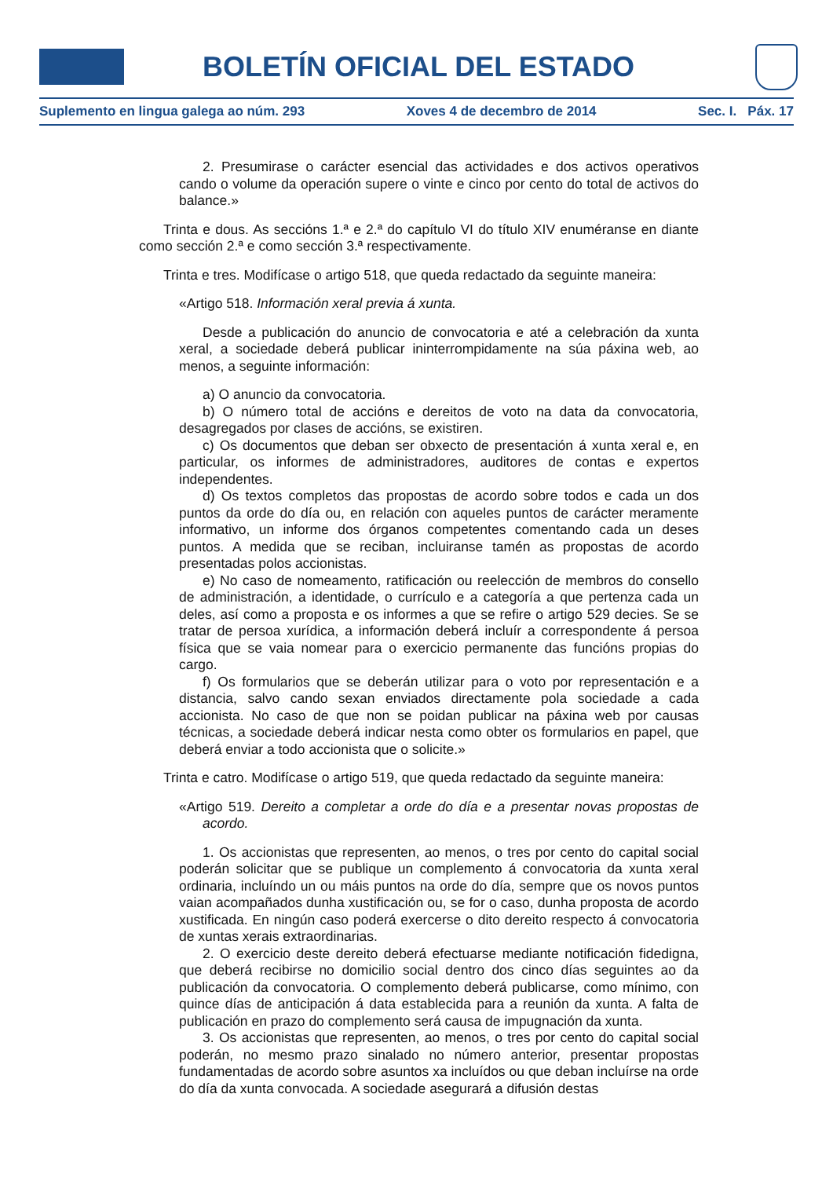BOLETÍN OFICIAL DEL ESTADO
Suplemento en lingua galega ao núm. 293 Xoves 4 de decembro de 2014 Sec. I. Páx. 17
2. Presumirase o carácter esencial das actividades e dos activos operativos cando o volume da operación supere o vinte e cinco por cento do total de activos do balance.»
Trinta e dous. As seccións 1.ª e 2.ª do capítulo VI do título XIV enuméranse en diante como sección 2.ª e como sección 3.ª respectivamente.
Trinta e tres. Modifícase o artigo 518, que queda redactado da seguinte maneira:
«Artigo 518. Información xeral previa á xunta.
Desde a publicación do anuncio de convocatoria e até a celebración da xunta xeral, a sociedade deberá publicar ininterrompidamente na súa páxina web, ao menos, a seguinte información:
a) O anuncio da convocatoria.
b) O número total de accións e dereitos de voto na data da convocatoria, desagregados por clases de accións, se existiren.
c) Os documentos que deban ser obxecto de presentación á xunta xeral e, en particular, os informes de administradores, auditores de contas e expertos independentes.
d) Os textos completos das propostas de acordo sobre todos e cada un dos puntos da orde do día ou, en relación con aqueles puntos de carácter meramente informativo, un informe dos órganos competentes comentando cada un deses puntos. A medida que se reciban, incluiranse tamén as propostas de acordo presentadas polos accionistas.
e) No caso de nomeamento, ratificación ou reelección de membros do consello de administración, a identidade, o currículo e a categoría a que pertenza cada un deles, así como a proposta e os informes a que se refire o artigo 529 decies. Se se tratar de persoa xurídica, a información deberá incluír a correspondente á persoa física que se vaia nomear para o exercicio permanente das funcións propias do cargo.
f) Os formularios que se deberán utilizar para o voto por representación e a distancia, salvo cando sexan enviados directamente pola sociedade a cada accionista. No caso de que non se poidan publicar na páxina web por causas técnicas, a sociedade deberá indicar nesta como obter os formularios en papel, que deberá enviar a todo accionista que o solicite.»
Trinta e catro. Modifícase o artigo 519, que queda redactado da seguinte maneira:
«Artigo 519. Dereito a completar a orde do día e a presentar novas propostas de acordo.
1. Os accionistas que representen, ao menos, o tres por cento do capital social poderán solicitar que se publique un complemento á convocatoria da xunta xeral ordinaria, incluíndo un ou máis puntos na orde do día, sempre que os novos puntos vaian acompañados dunha xustificación ou, se for o caso, dunha proposta de acordo xustificada. En ningún caso poderá exercerse o dito dereito respecto á convocatoria de xuntas xerais extraordinarias.
2. O exercicio deste dereito deberá efectuarse mediante notificación fidedigna, que deberá recibirse no domicilio social dentro dos cinco días seguintes ao da publicación da convocatoria. O complemento deberá publicarse, como mínimo, con quince días de anticipación á data establecida para a reunión da xunta. A falta de publicación en prazo do complemento será causa de impugnación da xunta.
3. Os accionistas que representen, ao menos, o tres por cento do capital social poderán, no mesmo prazo sinalado no número anterior, presentar propostas fundamentadas de acordo sobre asuntos xa incluídos ou que deban incluírse na orde do día da xunta convocada. A sociedade asegurará a difusión destas